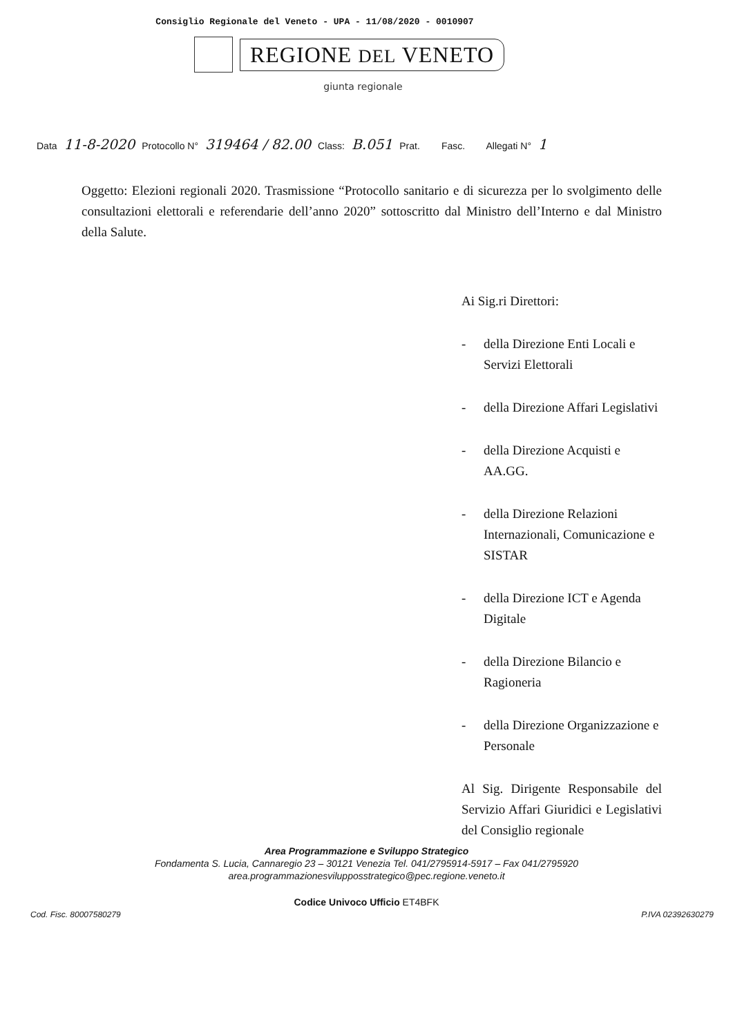Consiglio Regionale del Veneto - UPA - 11/08/2020 - 0010907
REGIONE DEL VENETO
giunta regionale
Data 11-8-2020 Protocollo N° 319464 / 82.00 Class: B.051 Prat. Fasc. Allegati N° 1
Oggetto: Elezioni regionali 2020. Trasmissione “Protocollo sanitario e di sicurezza per lo svolgimento delle consultazioni elettorali e referendarie dell’anno 2020” sottoscritto dal Ministro dell’Interno e dal Ministro della Salute.
Ai Sig.ri Direttori:
- della Direzione Enti Locali e Servizi Elettorali
- della Direzione Affari Legislativi
- della Direzione Acquisti e AA.GG.
- della Direzione Relazioni Internazionali, Comunicazione e SISTAR
- della Direzione ICT e Agenda Digitale
- della Direzione Bilancio e Ragioneria
- della Direzione Organizzazione e Personale
Al Sig. Dirigente Responsabile del Servizio Affari Giuridici e Legislativi del Consiglio regionale
Area Programmazione e Sviluppo Strategico
Fondamenta S. Lucia, Cannaregio 23 – 30121 Venezia Tel. 041/2795914-5917 – Fax 041/2795920
area.programmazionesvilupposstrategico@pec.regione.veneto.it
Codice Univoco Ufficio ET4BFK
Cod. Fisc. 80007580279 P.IVA 02392630279